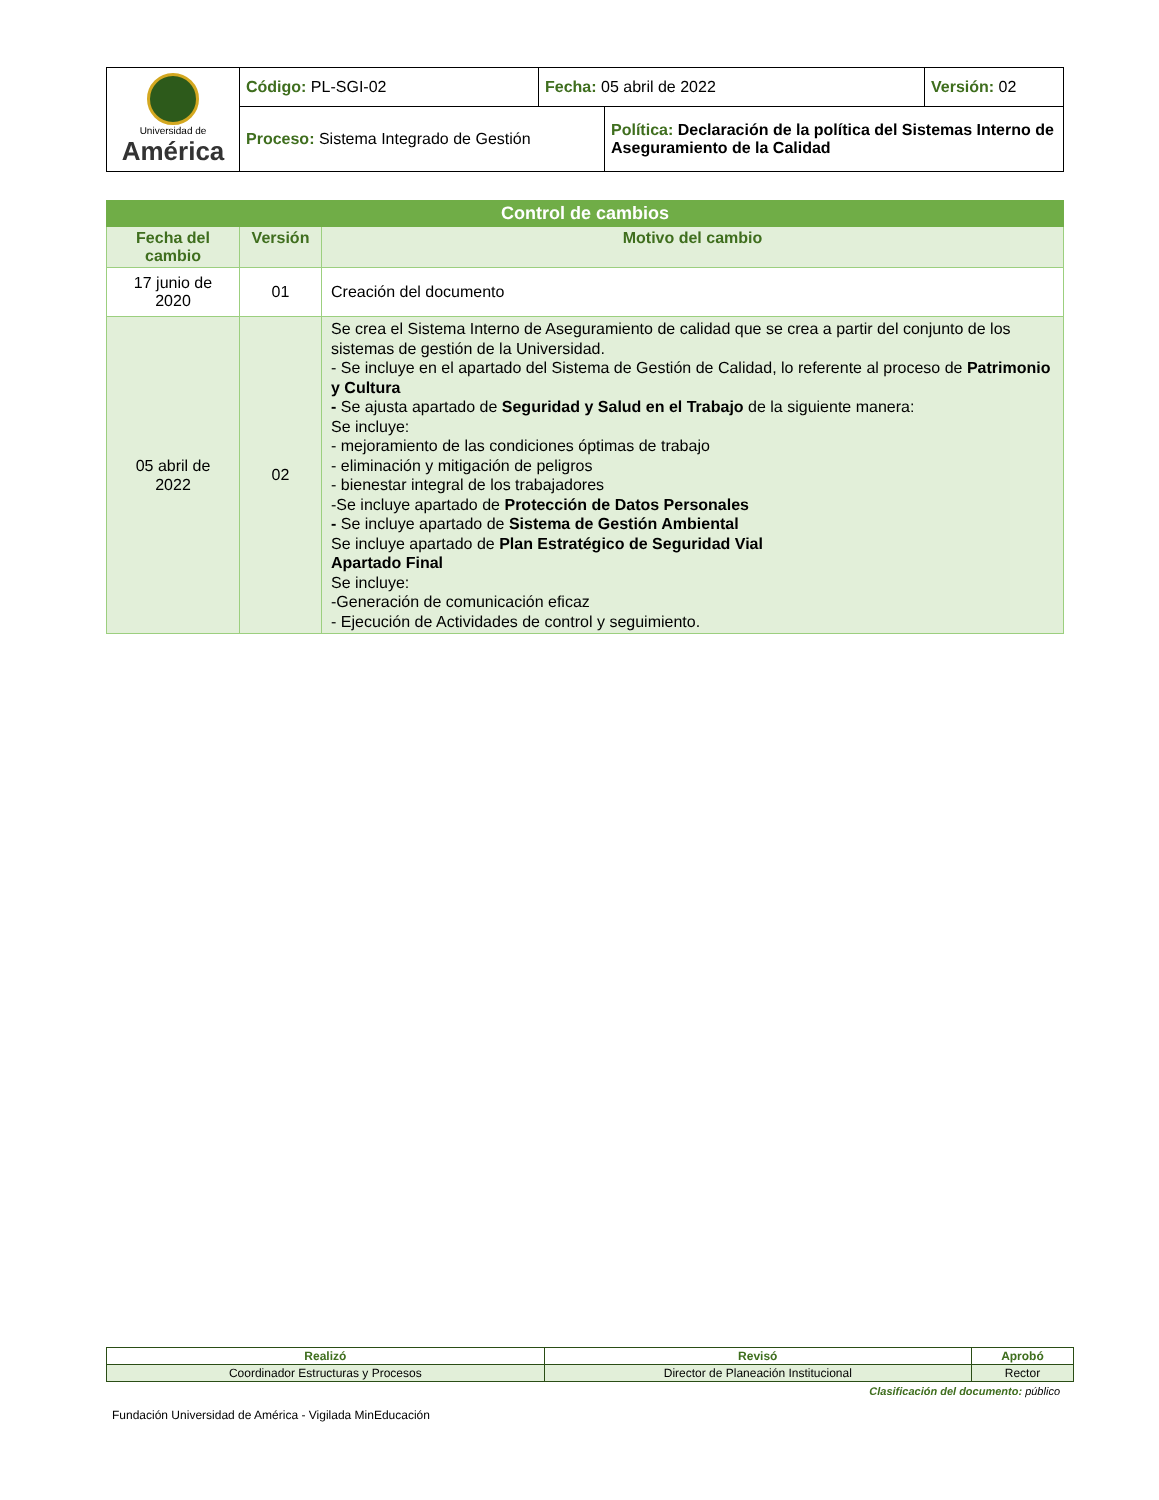| Universidad de América | Código: PL-SGI-02 | Fecha: 05 abril de 2022 | | Versión: 02 |
| | Proceso: Sistema Integrado de Gestión | | Política: Declaración de la política del Sistemas Interno de Aseguramiento de la Calidad | |
| Control de cambios | | |
| --- | --- | --- |
| Fecha del cambio | Versión | Motivo del cambio |
| 17 junio de 2020 | 01 | Creación del documento |
| 05 abril de 2022 | 02 | Se crea el Sistema Interno de Aseguramiento de calidad que se crea a partir del conjunto de los sistemas de gestión de la Universidad. - Se incluye en el apartado del Sistema de Gestión de Calidad, lo referente al proceso de Patrimonio y Cultura - Se ajusta apartado de Seguridad y Salud en el Trabajo de la siguiente manera: Se incluye: - mejoramiento de las condiciones óptimas de trabajo - eliminación y mitigación de peligros - bienestar integral de los trabajadores -Se incluye apartado de Protección de Datos Personales - Se incluye apartado de Sistema de Gestión Ambiental Se incluye apartado de Plan Estratégico de Seguridad Vial Apartado Final Se incluye: -Generación de comunicación eficaz - Ejecución de Actividades de control y seguimiento. |
| Realizó | Revisó | Aprobó |
| Coordinador Estructuras y Procesos | Director de Planeación Institucional | Rector |
Clasificación del documento: público
Fundación Universidad de América - Vigilada MinEducación